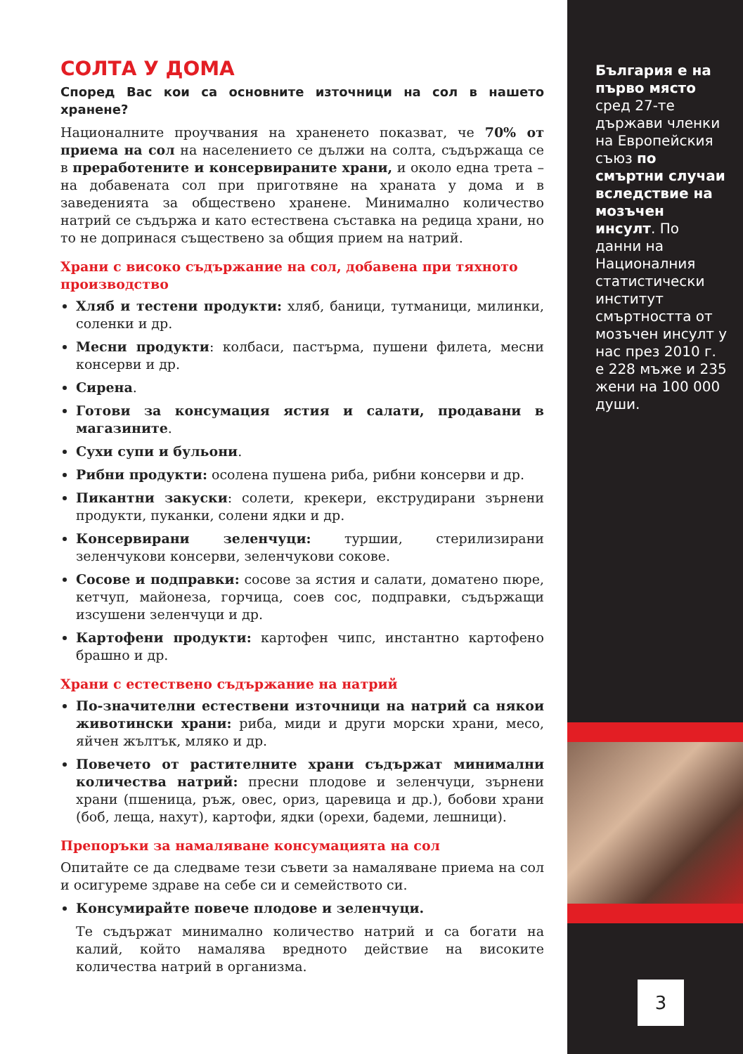СОЛТА У ДОМА
Според Вас кои са основните източници на сол в нашето хранене?
Националните проучвания на храненето показват, че 70% от приема на сол на населението се дължи на солта, съдържаща се в преработените и консервираните храни, и около една трета – на добавената сол при приготвяне на храната у дома и в заведенията за обществено хранене. Минимално количество натрий се съдържа и като естествена съставка на редица храни, но то не допринася съществено за общия прием на натрий.
Храни с високо съдържание на сол, добавена при тяхното производство
Хляб и тестени продукти: хляб, баници, тутманици, милинки, соленки и др.
Месни продукти: колбаси, пастърма, пушени филета, месни консерви и др.
Сирена.
Готови за консумация ястия и салати, продавани в магазините.
Сухи супи и бульони.
Рибни продукти: осолена пушена риба, рибни консерви и др.
Пикантни закуски: солети, крекери, екструдирани зърнени продукти, пуканки, солени ядки и др.
Консервирани зеленчуци: туршии, стерилизирани зеленчукови консерви, зеленчукови сокове.
Сосове и подправки: сосове за ястия и салати, доматено пюре, кетчуп, майонеза, горчица, соев сос, подправки, съдържащи изсушени зеленчуци и др.
Картофени продукти: картофен чипс, инстантно картофено брашно и др.
Храни с естествено съдържание на натрий
По-значителни естествени източници на натрий са някои животински храни: риба, миди и други морски храни, месо, яйчен жълтък, мляко и др.
Повечето от растителните храни съдържат минимални количества натрий: пресни плодове и зеленчуци, зърнени храни (пшеница, ръж, овес, ориз, царевица и др.), бобови храни (боб, леща, нахут), картофи, ядки (орехи, бадеми, лешници).
Препоръки за намаляване консумацията на сол
Опитайте се да следваме тези съвети за намаляване приема на сол и осигуреме здраве на себе си и семейството си.
Консумирайте повече плодове и зеленчуци.
Те съдържат минимално количество натрий и са богати на калий, който намалява вредното действие на високите количества натрий в организма.
България е на първо място сред 27-те държави членки на Европейския съюз по смъртни случаи вследствие на мозъчен инсулт. По данни на Националния статистически институт смъртността от мозъчен инсулт у нас през 2010 г. е 228 мъже и 235 жени на 100 000 души.
3